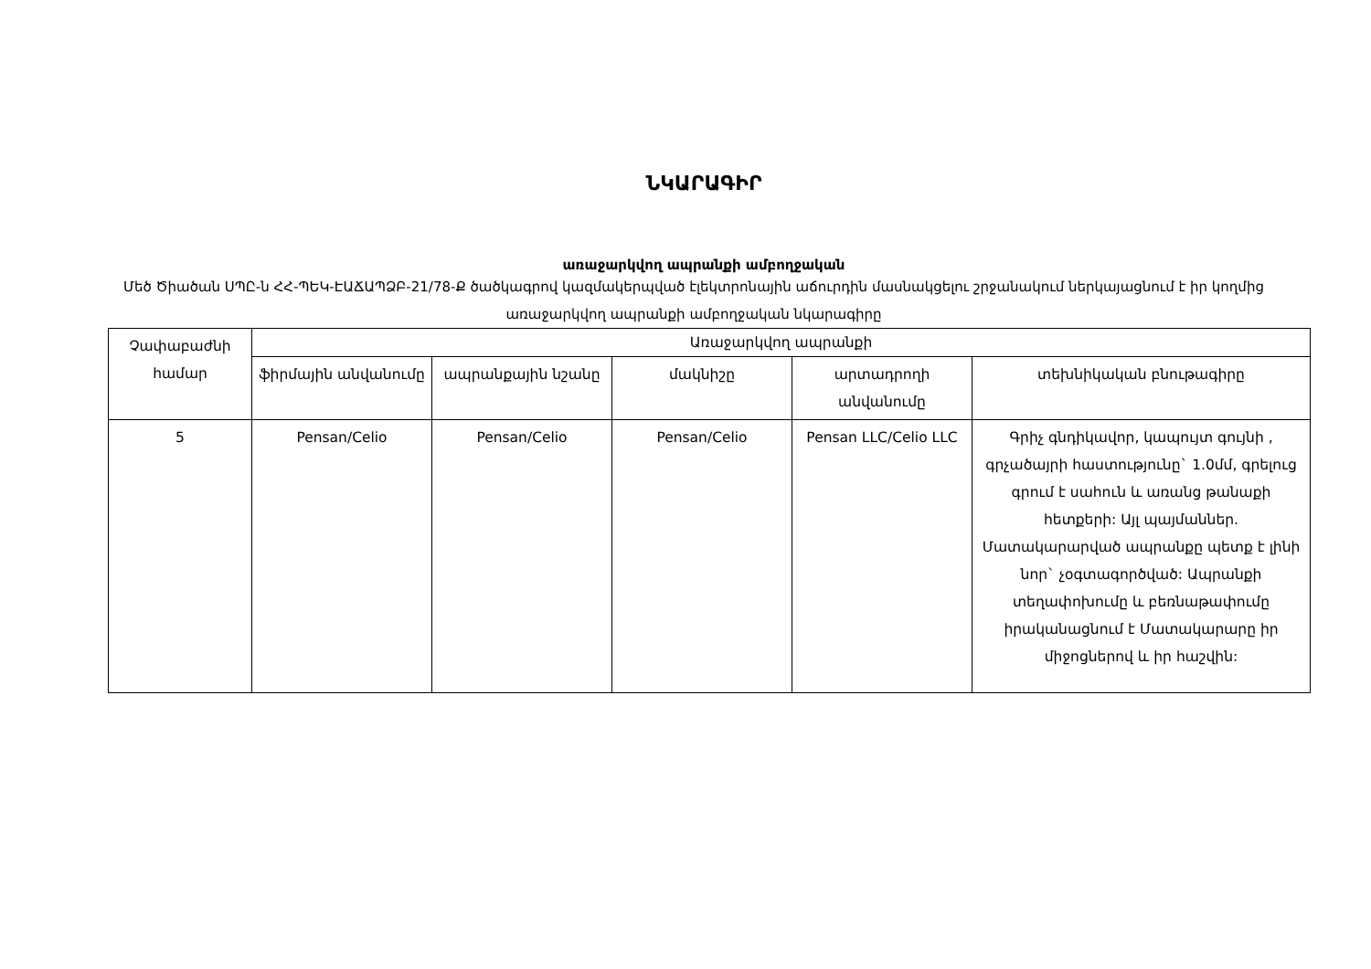ՆԿԱՐԱԳԻՐ
առաջարկվող ապրանքի ամբողջական
Մեծ Ծիածան ՍՊԸ-ն ՀՀ-ՊԵԿ-ԷԱՃԱՊՁԲ-21/78-Ք ծածկագրով կազմակերպված էլեկտրոնային աճուրդին մասնակցելու շրջանակում ներկայացնում է իր կողմից առաջարկվող ապրանքի ամբողջական նկարագիրը
| Չափաբաժնի համար | Առաջարկվող ապրանքի | | | | |
| --- | --- | --- | --- | --- | --- |
| | ֆիրմային անվանումը | ապրանքային նշանը | մակնիշը | արտադրողի անվանումը | տեխնիկական բնութագիրը |
| 5 | Pensan/Celio | Pensan/Celio | Pensan/Celio | Pensan LLC/Celio LLC | Գրիչ գնդիկավոր, կապույտ գույնի , գրչածայրի հաստությունը` 1.0մմ, գրելուց գրում է սահուն և առանց թանաքի հետքերի: Այլ պայմաններ. Մատակարարված ապրանքը պետք է լինի նոր` չօգտագործված: Ապրանքի տեղափոխումը և բեռնաթափումը իրականացնում է Մատակարարը իր միջոցներով և իր հաշվին: |